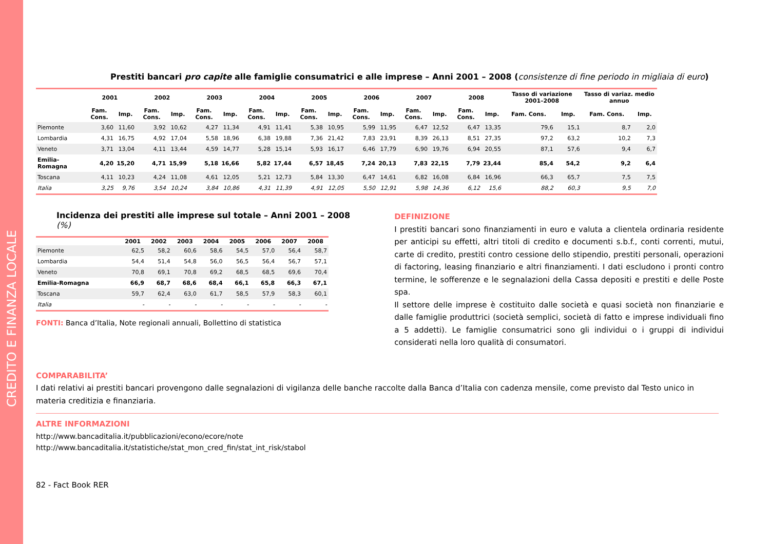CREDITO E FINANZA LOCALE
Prestiti bancari pro capite alle famiglie consumatrici e alle imprese – Anni 2001 – 2008 (consistenze di fine periodo in migliaia di euro)
| | 2001 | | 2002 | | 2003 | | 2004 | | 2005 | | 2006 | | 2007 | | 2008 | | Tasso di variazione 2001–2008 | | Tasso di variaz. medio annuo | |
| --- | --- | --- | --- | --- | --- | --- | --- | --- | --- | --- | --- | --- | --- | --- | --- | --- | --- | --- | --- | --- |
| | Fam. Cons. | Imp. | Fam. Cons. | Imp. | Fam. Cons. | Imp. | Fam. Cons. | Imp. | Fam. Cons. | Imp. | Fam. Cons. | Imp. | Fam. Cons. | Imp. | Fam. Cons. | Imp. | Fam. Cons. | Imp. | Fam. Cons. | Imp. |
| Piemonte | 3,60 | 11,60 | 3,92 | 10,62 | 4,27 | 11,34 | 4,91 | 11,41 | 5,38 | 10,95 | 5,99 | 11,95 | 6,47 | 12,52 | 6,47 | 13,35 | 79,6 | 15,1 | 8,7 | 2,0 |
| Lombardia | 4,31 | 16,75 | 4,92 | 17,04 | 5,58 | 18,96 | 6,38 | 19,88 | 7,36 | 21,42 | 7,83 | 23,91 | 8,39 | 26,13 | 8,51 | 27,35 | 97,2 | 63,2 | 10,2 | 7,3 |
| Veneto | 3,71 | 13,04 | 4,11 | 13,44 | 4,59 | 14,77 | 5,28 | 15,14 | 5,93 | 16,17 | 6,46 | 17,79 | 6,90 | 19,76 | 6,94 | 20,55 | 87,1 | 57,6 | 9,4 | 6,7 |
| Emilia-Romagna | 4,20 | 15,20 | 4,71 | 15,99 | 5,18 | 16,66 | 5,82 | 17,44 | 6,57 | 18,45 | 7,24 | 20,13 | 7,83 | 22,15 | 7,79 | 23,44 | 85,4 | 54,2 | 9,2 | 6,4 |
| Toscana | 4,11 | 10,23 | 4,24 | 11,08 | 4,61 | 12,05 | 5,21 | 12,73 | 5,84 | 13,30 | 6,47 | 14,61 | 6,82 | 16,08 | 6,84 | 16,96 | 66,3 | 65,7 | 7,5 | 7,5 |
| Italia | 3,25 | 9,76 | 3,54 | 10,24 | 3,84 | 10,86 | 4,31 | 11,39 | 4,91 | 12,05 | 5,50 | 12,91 | 5,98 | 14,36 | 6,12 | 15,6 | 88,2 | 60,3 | 9,5 | 7,0 |
Incidenza dei prestiti alle imprese sul totale – Anni 2001 – 2008 (%)
| | 2001 | 2002 | 2003 | 2004 | 2005 | 2006 | 2007 | 2008 |
| --- | --- | --- | --- | --- | --- | --- | --- | --- |
| Piemonte | 62,5 | 58,2 | 60,6 | 58,6 | 54,5 | 57,0 | 56,4 | 58,7 |
| Lombardia | 54,4 | 51,4 | 54,8 | 56,0 | 56,5 | 56,4 | 56,7 | 57,1 |
| Veneto | 70,8 | 69,1 | 70,8 | 69,2 | 68,5 | 68,5 | 69,6 | 70,4 |
| Emilia-Romagna | 66,9 | 68,7 | 68,6 | 68,4 | 66,1 | 65,8 | 66,3 | 67,1 |
| Toscana | 59,7 | 62,4 | 63,0 | 61,7 | 58,5 | 57,9 | 58,3 | 60,1 |
| Italia | - | - | - | - | - | - | - | - |
FONTI: Banca d’Italia, Note regionali annuali, Bollettino di statistica
DEFINIZIONE
I prestiti bancari sono finanziamenti in euro e valuta a clientela ordinaria residente per anticipi su effetti, altri titoli di credito e documenti s.b.f., conti correnti, mutui, carte di credito, prestiti contro cessione dello stipendio, prestiti personali, operazioni di factoring, leasing finanziario e altri finanziamenti. I dati escludono i pronti contro termine, le sofferenze e le segnalazioni della Cassa depositi e prestiti e delle Poste spa.
Il settore delle imprese è costituito dalle società e quasi società non finanziarie e dalle famiglie produttrici (società semplici, società di fatto e imprese individuali fino a 5 addetti). Le famiglie consumatrici sono gli individui o i gruppi di individui considerati nella loro qualità di consumatori.
COMPARABILITA’
I dati relativi ai prestiti bancari provengono dalle segnalazioni di vigilanza delle banche raccolte dalla Banca d’Italia con cadenza mensile, come previsto dal Testo unico in materia creditizia e finanziaria.
ALTRE INFORMAZIONI
http://www.bancaditalia.it/pubblicazioni/econo/ecore/note
http://www.bancaditalia.it/statistiche/stat_mon_cred_fin/stat_int_risk/stabol
82 - Fact Book RER